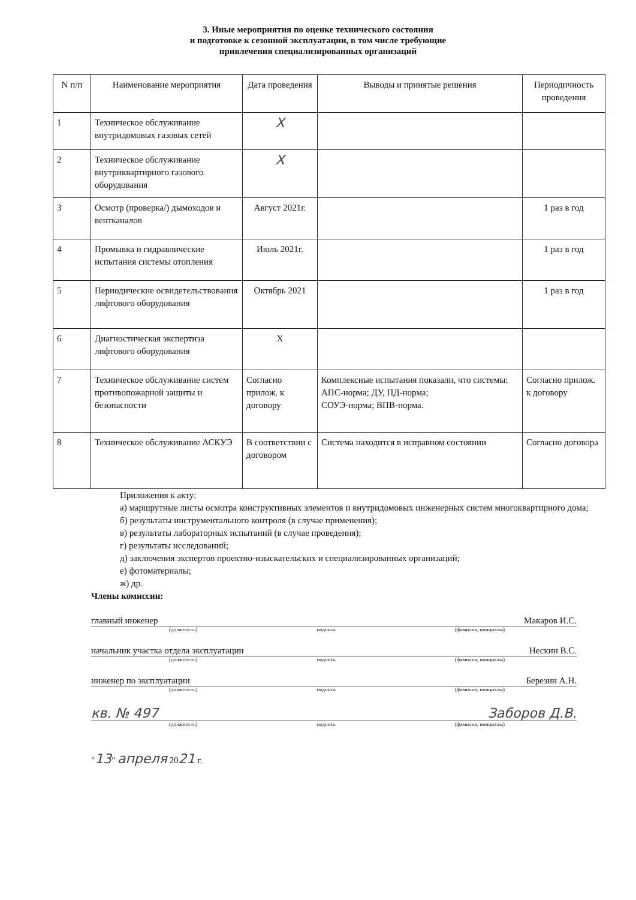3. Иные мероприятия по оценке технического состояния
и подготовке к сезонной эксплуатации, в том числе требующие
привлечения специализированных организаций
| N п/п | Наименование мероприятия | Дата проведения | Выводы и принятые решения | Периодичность проведения |
| --- | --- | --- | --- | --- |
| 1 | Техническое обслуживание внутридомовых газовых сетей | X | | |
| 2 | Техническое обслуживание внутриквартирного газового оборудования | X | | |
| 3 | Осмотр (проверка/) дымоходов и вентканалов | Август 2021г. | | 1 раз в год |
| 4 | Промывка и гидравлические испытания системы отопления | Июль 2021г. | | 1 раз в год |
| 5 | Периодические освидетельствования лифтового оборудования | Октябрь 2021 | | 1 раз в год |
| 6 | Диагностическая экспертиза лифтового оборудования | X | | |
| 7 | Техническое обслуживание систем противопожарной защиты и безопасности | Согласно прилож. к договору | Комплексные испытания показали, что системы: АПС-норма; ДУ, ПД-норма; СОУЭ-норма; ВПВ-норма. | Согласно прилож. к договору |
| 8 | Техническое обслуживание АСКУЭ | В соответствии с договором | Система находится в исправном состоянии | Согласно договора |
Приложения к акту:
а) маршрутные листы осмотра конструктивных элементов и внутридомовых инженерных систем многоквартирного дома;
б) результаты инструментального контроля (в случае применения);
в) результаты лабораторных испытаний (в случае проведения);
г) результаты исследований;
д) заключения экспертов проектно-изыскательских и специализированных организаций;
е) фотоматериалы;
ж) др.
Члены комиссии:
главный инженер Макаров И.С.
(должность) подпись (фамилия, инициалы)
начальник участка отдела эксплуатации Нескин В.С.
(должность) подпись (фамилия, инициалы)
инженер по эксплуатации Березин А.Н.
(должность) подпись (фамилия, инициалы)
кв. № 497 Заборов Д.В.
(должность) подпись (фамилия, инициалы)
"13" апреля 2021 г.